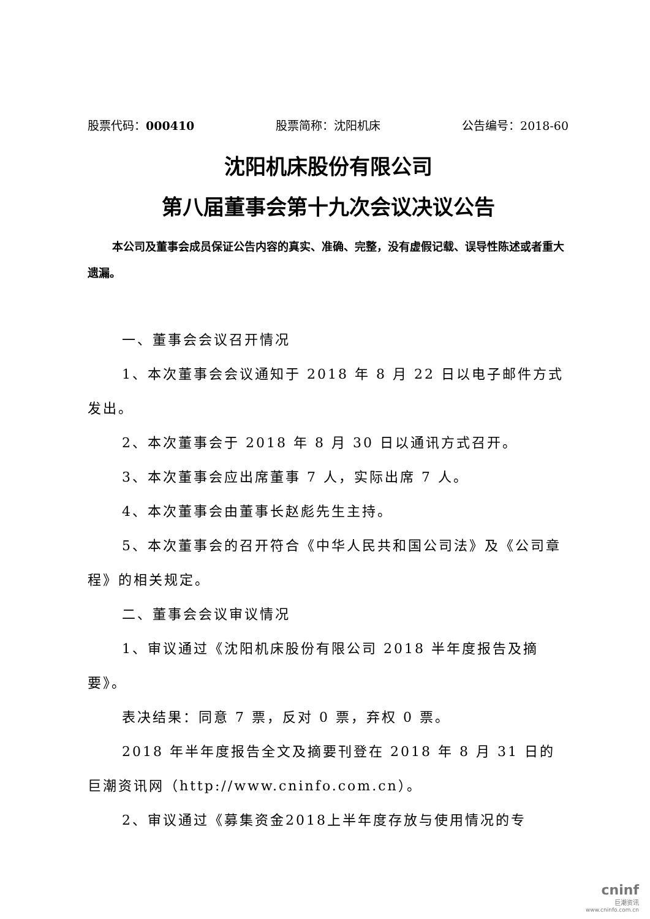股票代码：000410 股票简称：沈阳机床 公告编号：2018-60
沈阳机床股份有限公司
第八届董事会第十九次会议决议公告
本公司及董事会成员保证公告内容的真实、准确、完整，没有虚假记载、误导性陈述或者重大遗漏。
一、董事会会议召开情况
1、本次董事会会议通知于 2018 年 8 月 22 日以电子邮件方式发出。
2、本次董事会于 2018 年 8 月 30 日以通讯方式召开。
3、本次董事会应出席董事 7 人，实际出席 7 人。
4、本次董事会由董事长赵彪先生主持。
5、本次董事会的召开符合《中华人民共和国公司法》及《公司章程》的相关规定。
二、董事会会议审议情况
1、审议通过《沈阳机床股份有限公司 2018 半年度报告及摘要》。
表决结果：同意 7 票，反对 0 票，弃权 0 票。
2018 年半年度报告全文及摘要刊登在 2018 年 8 月 31 日的巨潮资讯网（http://www.cninfo.com.cn）。
2、审议通过《募集资金2018上半年度存放与使用情况的专
cninf
巨潮资讯
www.cninfo.com.cn